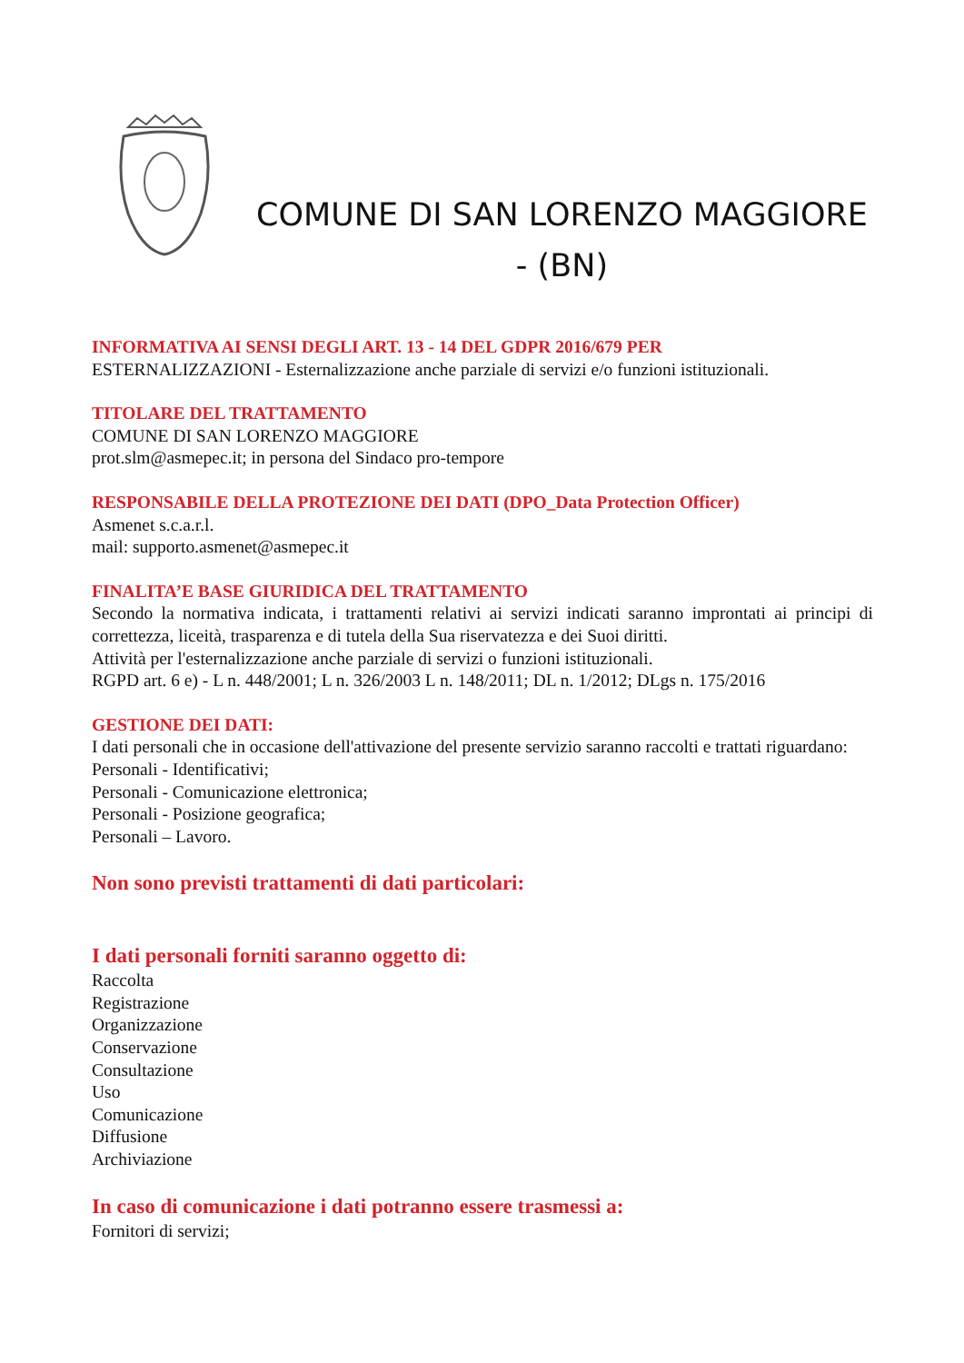COMUNE DI SAN LORENZO MAGGIORE - (BN)
INFORMATIVA AI SENSI DEGLI ART. 13 - 14 DEL GDPR 2016/679 PER
ESTERNALIZZAZIONI - Esternalizzazione anche parziale di servizi e/o funzioni istituzionali.
TITOLARE DEL TRATTAMENTO
COMUNE DI SAN LORENZO MAGGIORE
prot.slm@asmepec.it; in persona del Sindaco pro-tempore
RESPONSABILE DELLA PROTEZIONE DEI DATI (DPO_Data Protection Officer)
Asmenet s.c.a.r.l.
mail: supporto.asmenet@asmepec.it
FINALITA’E BASE GIURIDICA DEL TRATTAMENTO
Secondo la normativa indicata, i trattamenti relativi ai servizi indicati saranno improntati ai principi di correttezza, liceità, trasparenza e di tutela della Sua riservatezza e dei Suoi diritti.
Attività per l'esternalizzazione anche parziale di servizi o funzioni istituzionali.
RGPD art. 6 e) - L n. 448/2001; L n. 326/2003 L n. 148/2011; DL n. 1/2012; DLgs n. 175/2016
GESTIONE DEI DATI:
I dati personali che in occasione dell'attivazione del presente servizio saranno raccolti e trattati riguardano:
Personali - Identificativi;
Personali - Comunicazione elettronica;
Personali - Posizione geografica;
Personali – Lavoro.
Non sono previsti trattamenti di dati particolari:
I dati personali forniti saranno oggetto di:
Raccolta
Registrazione
Organizzazione
Conservazione
Consultazione
Uso
Comunicazione
Diffusione
Archiviazione
In caso di comunicazione i dati potranno essere trasmessi a:
Fornitori di servizi;